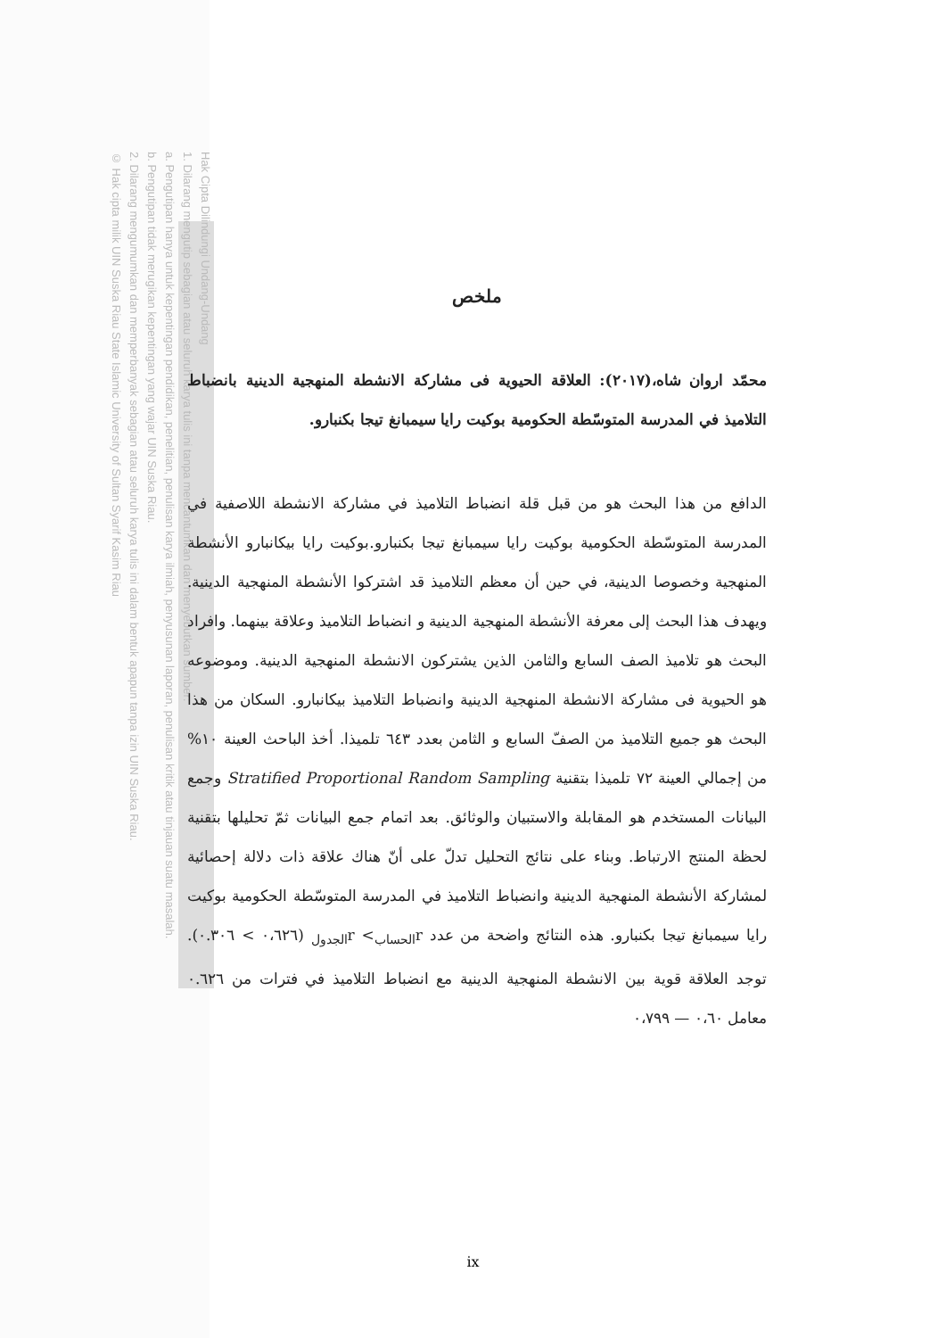Hak Cipta Dilindungi Undang-Undang
1. Dilarang mengutip sebagian atau seluruh karya tulis ini tanpa mencantumkan dan menyebutkan sumber:
a. Pengutipan hanya untuk kepentingan pendidikan, penelitian, penulisan karya ilmiah, penyusunan laporan, penulisan kritik atau tinjauan suatu masalah.
b. Pengutipan tidak merugikan kepentingan yang wajar UIN Suska Riau.
2. Dilarang mengumumkan dan memperbanyak sebagian atau seluruh karya tulis ini dalam bentuk apapun tanpa izin UIN Suska Riau.
© Hak cipta milik UIN Suska Riau State Islamic University of Sultan Syarif Kasim Riau
ملخص
محمّد اروان شاه،(٢٠١٧): العلاقة الحيوية فى مشاركة الانشطة المنهجية الدينية بانضباط التلاميذ في المدرسة المتوسّطة الحكومية بوكيت رايا سيمبانغ تيجا بكنبارو.
الدافع من هذا البحث هو من قبل قلة انضباط التلاميذ في مشاركة الانشطة اللاصفية في المدرسة المتوسّطة الحكومية بوكيت رايا سيمبانغ تيجا بكنبارو.بوكيت رايا بيكانبارو الأنشطة المنهجية وخصوصا الدينية، في حين أن معظم التلاميذ قد اشتركوا الأنشطة المنهجية الدينية. ويهدف هذا البحث إلى معرفة الأنشطة المنهجية الدينية و انضباط التلاميذ وعلاقة بينهما. وافراد البحث هو تلاميذ الصف السابع والثامن الذين يشتركون الانشطة المنهجية الدينية. وموضوعه هو الحيوية فى مشاركة الانشطة المنهجية الدينية وانضباط التلاميذ بيكانبارو. السكان من هذا البحث هو جميع التلاميذ من الصفّ السابع و الثامن بعدد ٦٤٣ تلميذا. أخذ الباحث العينة ١٠% من إجمالي العينة ٧٢ تلميذا بتقنية Stratified Proportional Random Sampling وجمع البيانات المستخدم هو المقابلة والاستبيان والوثائق. بعد اتمام جمع البيانات ثمّ تحليلها بتقنية لحظة المنتج الارتباط. وبناء على نتائج التحليل تدلّ على أنّ هناك علاقة ذات دلالة إحصائية لمشاركة الأنشطة المنهجية الدينية وانضباط التلاميذ في المدرسة المتوسّطة الحكومية بوكيت رايا سيمبانغ تيجا بكنبارو. هذه النتائج واضحة من عدد r<sub>الحساب</sub>> r<sub>الجدول</sub> (٠،٦٢٦ > ٠.٣٠٦). توجد العلاقة قوية بين الانشطة المنهجية الدينية مع انضباط التلاميذ في فترات من ٠.٦٢٦ معامل ٠،٦٠ — ٠،٧٩٩
ix